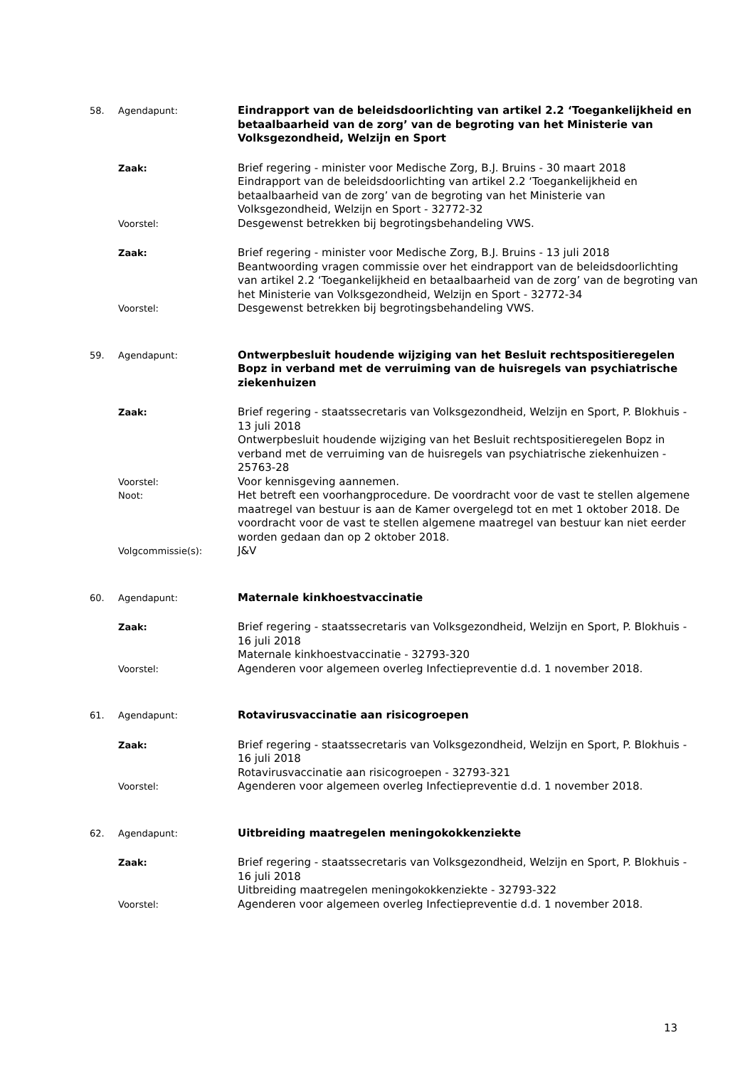58. Agendapunt:
Eindrapport van de beleidsdoorlichting van artikel 2.2 ‘Toegankelijkheid en betaalbaarheid van de zorg’ van de begroting van het Ministerie van Volksgezondheid, Welzijn en Sport
Zaak:
Brief regering - minister voor Medische Zorg, B.J. Bruins - 30 maart 2018
Eindrapport van de beleidsdoorlichting van artikel 2.2 ‘Toegankelijkheid en betaalbaarheid van de zorg’ van de begroting van het Ministerie van Volksgezondheid, Welzijn en Sport - 32772-32
Voorstel:
Desgewenst betrekken bij begrotingsbehandeling VWS.
Zaak:
Brief regering - minister voor Medische Zorg, B.J. Bruins - 13 juli 2018
Beantwoording vragen commissie over het eindrapport van de beleidsdoorlichting van artikel 2.2 ‘Toegankelijkheid en betaalbaarheid van de zorg’ van de begroting van het Ministerie van Volksgezondheid, Welzijn en Sport - 32772-34
Voorstel:
Desgewenst betrekken bij begrotingsbehandeling VWS.
59. Agendapunt:
Ontwerpbesluit houdende wijziging van het Besluit rechtspositieregelen Bopz in verband met de verruiming van de huisregels van psychiatrische ziekenhuizen
Zaak:
Brief regering - staatssecretaris van Volksgezondheid, Welzijn en Sport, P. Blokhuis - 13 juli 2018
Ontwerpbesluit houdende wijziging van het Besluit rechtspositieregelen Bopz in verband met de verruiming van de huisregels van psychiatrische ziekenhuizen - 25763-28
Voorstel:
Voor kennisgeving aannemen.
Noot:
Het betreft een voorhangprocedure. De voordracht voor de vast te stellen algemene maatregel van bestuur is aan de Kamer overgelegd tot en met 1 oktober 2018. De voordracht voor de vast te stellen algemene maatregel van bestuur kan niet eerder worden gedaan dan op 2 oktober 2018.
Volgcommissie(s):
J&V
60. Agendapunt:
Maternale kinkhoestvaccinatie
Zaak:
Brief regering - staatssecretaris van Volksgezondheid, Welzijn en Sport, P. Blokhuis - 16 juli 2018
Maternale kinkhoestvaccinatie - 32793-320
Voorstel:
Agenderen voor algemeen overleg Infectiepreventie d.d. 1 november 2018.
61. Agendapunt:
Rotavirusvaccinatie aan risicogroepen
Zaak:
Brief regering - staatssecretaris van Volksgezondheid, Welzijn en Sport, P. Blokhuis - 16 juli 2018
Rotavirusvaccinatie aan risicogroepen - 32793-321
Voorstel:
Agenderen voor algemeen overleg Infectiepreventie d.d. 1 november 2018.
62. Agendapunt:
Uitbreiding maatregelen meningokokkenziekte
Zaak:
Brief regering - staatssecretaris van Volksgezondheid, Welzijn en Sport, P. Blokhuis - 16 juli 2018
Uitbreiding maatregelen meningokokkenziekte - 32793-322
Voorstel:
Agenderen voor algemeen overleg Infectiepreventie d.d. 1 november 2018.
13